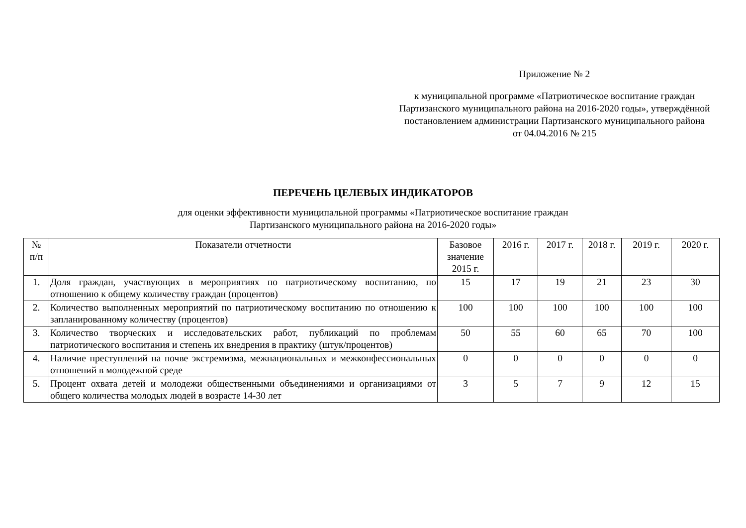Приложение № 2
к муниципальной программе «Патриотическое воспитание граждан Партизанского муниципального района на 2016-2020 годы», утверждённой постановлением администрации Партизанского муниципального района
от 04.04.2016 № 215
ПЕРЕЧЕНЬ ЦЕЛЕВЫХ ИНДИКАТОРОВ
для оценки эффективности муниципальной программы «Патриотическое воспитание граждан
Партизанского муниципального района на 2016-2020 годы»
| № п/п | Показатели отчетности | Базовое значение 2015 г. | 2016 г. | 2017 г. | 2018 г. | 2019 г. | 2020 г. |
| --- | --- | --- | --- | --- | --- | --- | --- |
| 1. | Доля граждан, участвующих в мероприятиях по патриотическому воспитанию, по отношению к общему количеству граждан (процентов) | 15 | 17 | 19 | 21 | 23 | 30 |
| 2. | Количество выполненных мероприятий по патриотическому воспитанию по отношению к запланированному количеству (процентов) | 100 | 100 | 100 | 100 | 100 | 100 |
| 3. | Количество творческих и исследовательских работ, публикаций по проблемам патриотического воспитания и степень их внедрения в практику (штук/процентов) | 50 | 55 | 60 | 65 | 70 | 100 |
| 4. | Наличие преступлений на почве экстремизма, межнациональных и межконфессиональных отношений в молодежной среде | 0 | 0 | 0 | 0 | 0 | 0 |
| 5. | Процент охвата детей и молодежи общественными объединениями и организациями от общего количества молодых людей в возрасте 14-30 лет | 3 | 5 | 7 | 9 | 12 | 15 |